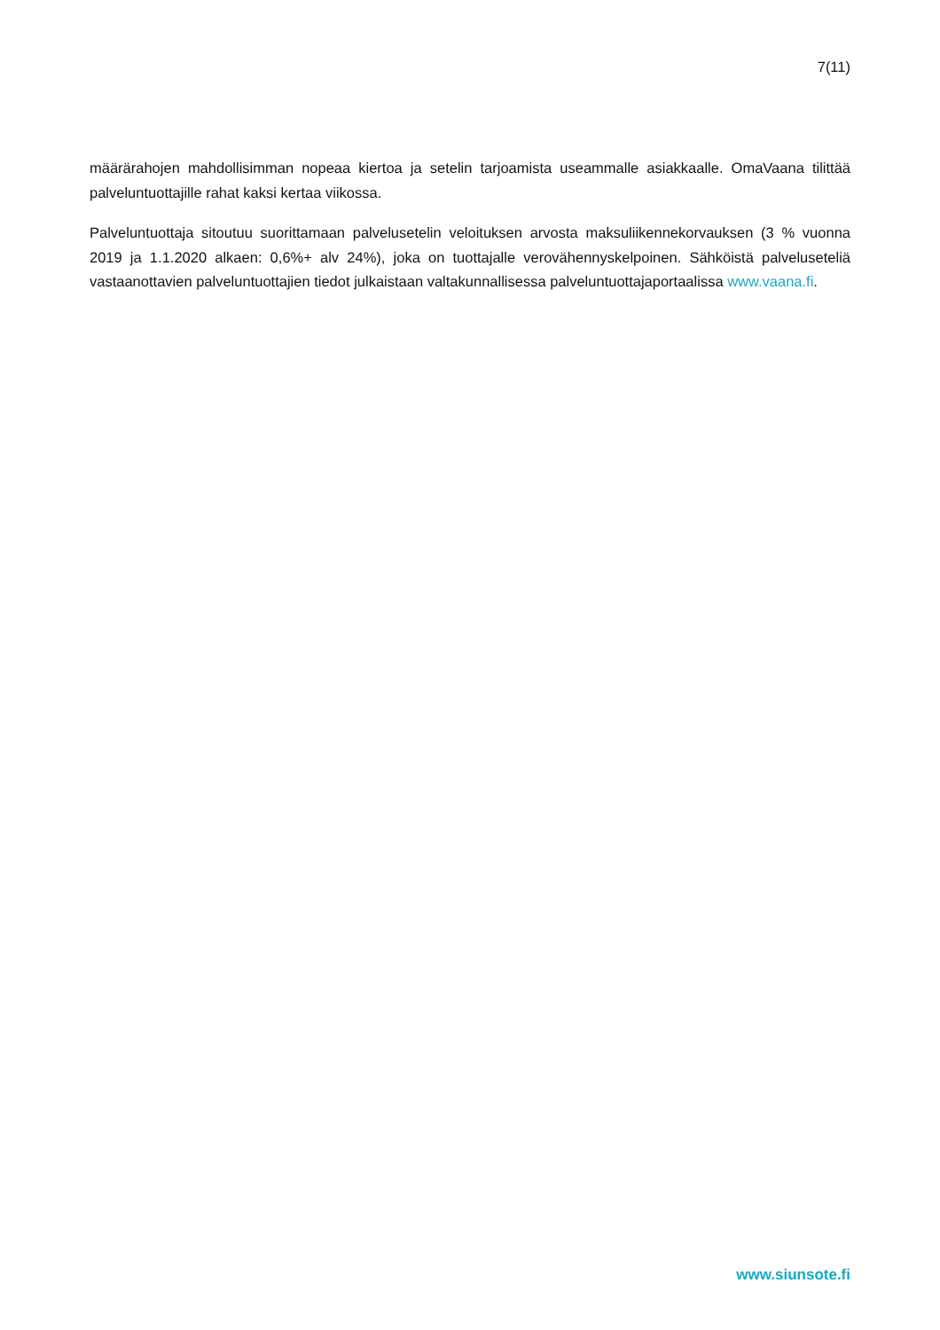7(11)
määrärahojen mahdollisimman nopeaa kiertoa ja setelin tarjoamista useammalle asiakkaalle. OmaVaana tilittää palveluntuottajille rahat kaksi kertaa viikossa.
Palveluntuottaja sitoutuu suorittamaan palvelusetelin veloituksen arvosta maksuliikennekorvauksen (3 % vuonna 2019 ja 1.1.2020 alkaen: 0,6%+ alv 24%), joka on tuottajalle verovähennyskelpoinen. Sähköistä palveluseteliä vastaanottavien palveluntuottajien tiedot julkaistaan valtakunnallisessa palveluntuottajaportaalissa www.vaana.fi.
www.siunsote.fi